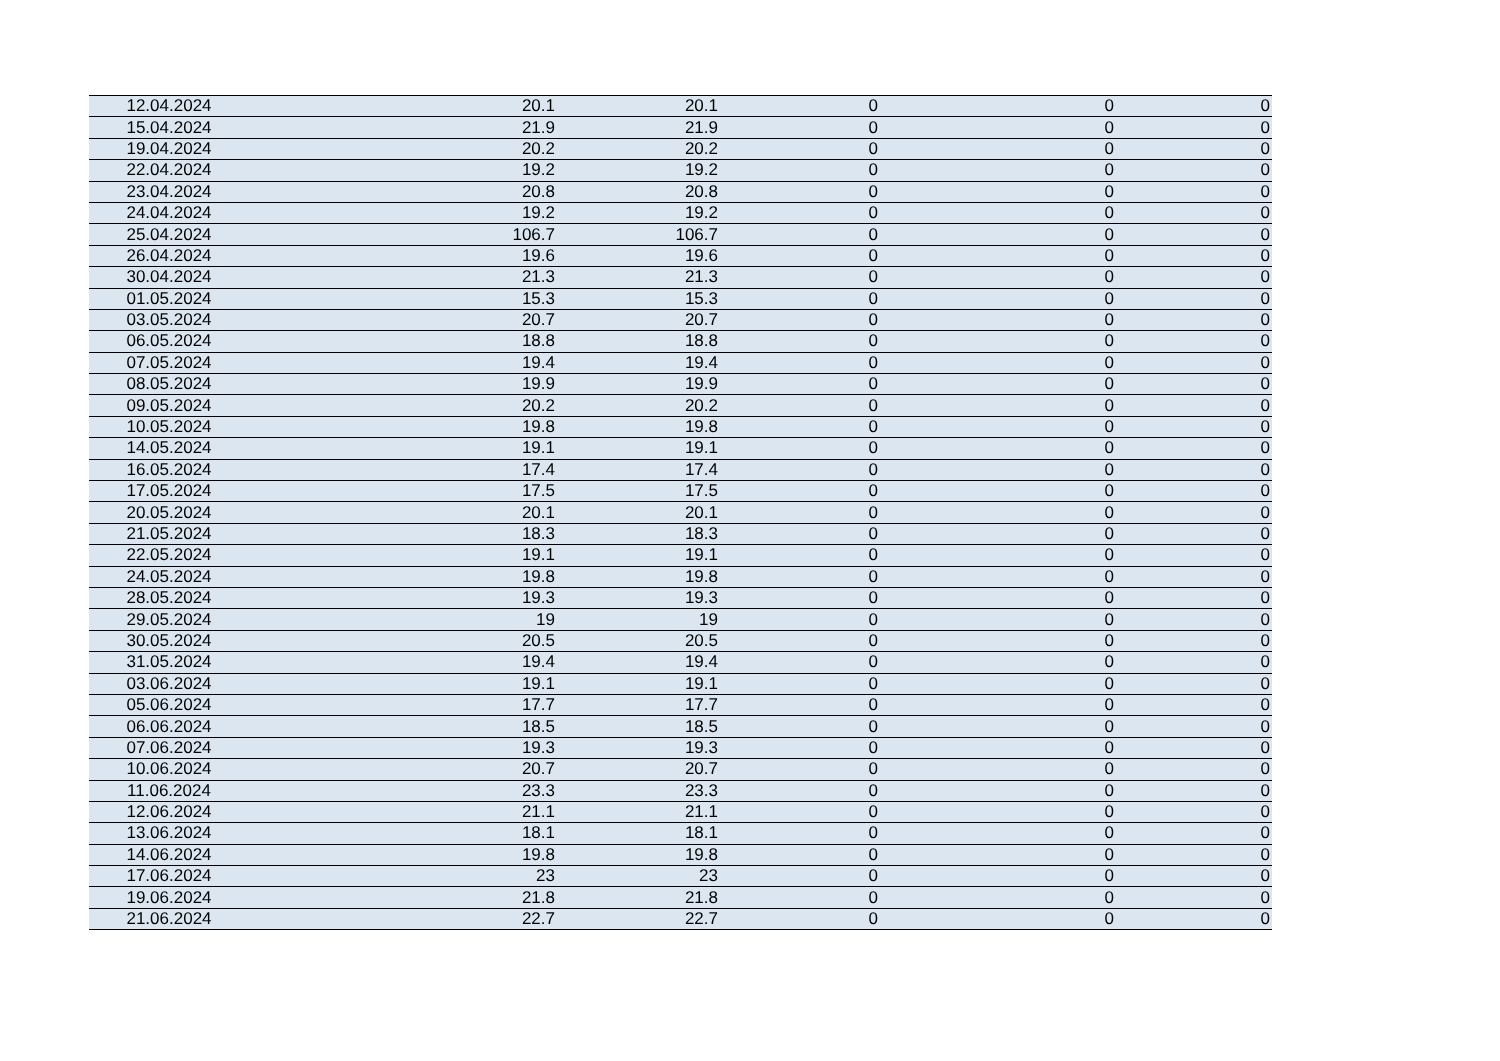| 12.04.2024 | 20.1 | 20.1 | 0 | 0 | 0 |
| 15.04.2024 | 21.9 | 21.9 | 0 | 0 | 0 |
| 19.04.2024 | 20.2 | 20.2 | 0 | 0 | 0 |
| 22.04.2024 | 19.2 | 19.2 | 0 | 0 | 0 |
| 23.04.2024 | 20.8 | 20.8 | 0 | 0 | 0 |
| 24.04.2024 | 19.2 | 19.2 | 0 | 0 | 0 |
| 25.04.2024 | 106.7 | 106.7 | 0 | 0 | 0 |
| 26.04.2024 | 19.6 | 19.6 | 0 | 0 | 0 |
| 30.04.2024 | 21.3 | 21.3 | 0 | 0 | 0 |
| 01.05.2024 | 15.3 | 15.3 | 0 | 0 | 0 |
| 03.05.2024 | 20.7 | 20.7 | 0 | 0 | 0 |
| 06.05.2024 | 18.8 | 18.8 | 0 | 0 | 0 |
| 07.05.2024 | 19.4 | 19.4 | 0 | 0 | 0 |
| 08.05.2024 | 19.9 | 19.9 | 0 | 0 | 0 |
| 09.05.2024 | 20.2 | 20.2 | 0 | 0 | 0 |
| 10.05.2024 | 19.8 | 19.8 | 0 | 0 | 0 |
| 14.05.2024 | 19.1 | 19.1 | 0 | 0 | 0 |
| 16.05.2024 | 17.4 | 17.4 | 0 | 0 | 0 |
| 17.05.2024 | 17.5 | 17.5 | 0 | 0 | 0 |
| 20.05.2024 | 20.1 | 20.1 | 0 | 0 | 0 |
| 21.05.2024 | 18.3 | 18.3 | 0 | 0 | 0 |
| 22.05.2024 | 19.1 | 19.1 | 0 | 0 | 0 |
| 24.05.2024 | 19.8 | 19.8 | 0 | 0 | 0 |
| 28.05.2024 | 19.3 | 19.3 | 0 | 0 | 0 |
| 29.05.2024 | 19 | 19 | 0 | 0 | 0 |
| 30.05.2024 | 20.5 | 20.5 | 0 | 0 | 0 |
| 31.05.2024 | 19.4 | 19.4 | 0 | 0 | 0 |
| 03.06.2024 | 19.1 | 19.1 | 0 | 0 | 0 |
| 05.06.2024 | 17.7 | 17.7 | 0 | 0 | 0 |
| 06.06.2024 | 18.5 | 18.5 | 0 | 0 | 0 |
| 07.06.2024 | 19.3 | 19.3 | 0 | 0 | 0 |
| 10.06.2024 | 20.7 | 20.7 | 0 | 0 | 0 |
| 11.06.2024 | 23.3 | 23.3 | 0 | 0 | 0 |
| 12.06.2024 | 21.1 | 21.1 | 0 | 0 | 0 |
| 13.06.2024 | 18.1 | 18.1 | 0 | 0 | 0 |
| 14.06.2024 | 19.8 | 19.8 | 0 | 0 | 0 |
| 17.06.2024 | 23 | 23 | 0 | 0 | 0 |
| 19.06.2024 | 21.8 | 21.8 | 0 | 0 | 0 |
| 21.06.2024 | 22.7 | 22.7 | 0 | 0 | 0 |